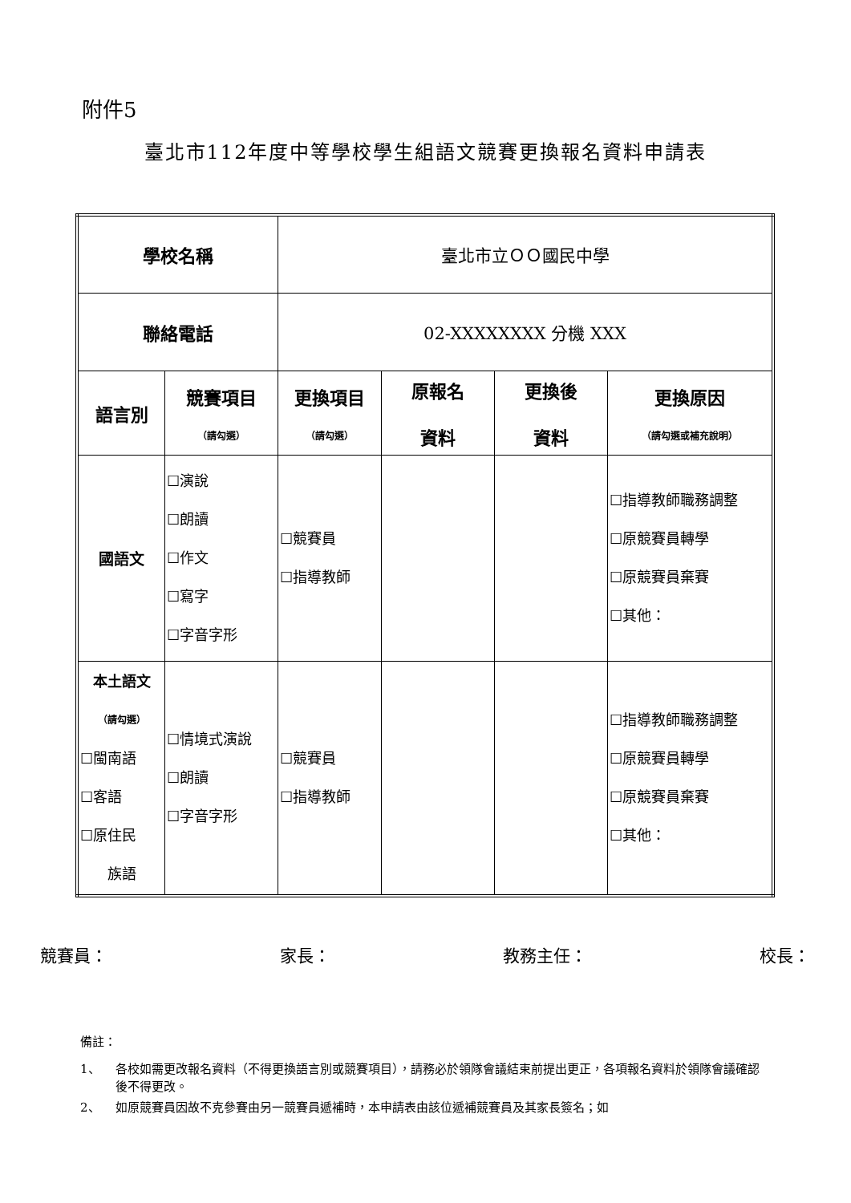附件5
臺北市112年度中等學校學生組語文競賽更換報名資料申請表
| 學校名稱 | | 臺北市立ＯＯ國民中學 | | | |
| 聯絡電話 | | 02-XXXXXXXX 分機 XXX | | | |
| 語言別 | 競賽項目 （請勾選） | 更換項目 （請勾選） | 原報名 資料 | 更換後 資料 | 更換原因 （請勾選或補充說明） |
| 國語文 | ☐演說 ☐朗讀 ☐作文 ☐寫字 ☐字音字形 | ☐競賽員 ☐指導教師 | | | ☐指導教師職務調整 ☐原競賽員轉學 ☐原競賽員棄賽 ☐其他： |
| 本土語文 （請勾選） ☐閩南語 ☐客語 ☐原住民 族語 | ☐情境式演說 ☐朗讀 ☐字音字形 | ☐競賽員 ☐指導教師 | | | ☐指導教師職務調整 ☐原競賽員轉學 ☐原競賽員棄賽 ☐其他： |
競賽員： 家長： 教務主任： 校長：
備註：
1、 各校如需更改報名資料（不得更換語言別或競賽項目），請務必於領隊會議結束前提出更正，各項報名資料於領隊會議確認後不得更改。
2、 如原競賽員因故不克參賽由另一競賽員遞補時，本申請表由該位遞補競賽員及其家長簽名；如